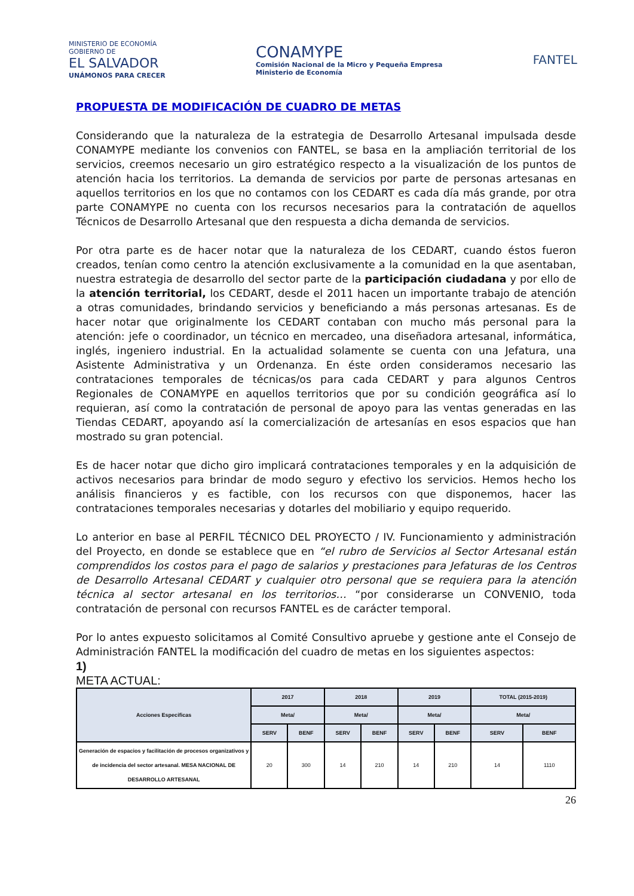MINISTERIO DE ECONOMÍA
GOBIERNO DE
EL SALVADOR
UNÁMONOS PARA CRECER
CONAMYPE
Comisión Nacional de la Micro y Pequeña Empresa
Ministerio de Economía
FANTEL
PROPUESTA DE MODIFICACIÓN DE CUADRO DE METAS
Considerando que la naturaleza de la estrategia de Desarrollo Artesanal impulsada desde CONAMYPE mediante los convenios con FANTEL, se basa en la ampliación territorial de los servicios, creemos necesario un giro estratégico respecto a la visualización de los puntos de atención hacia los territorios. La demanda de servicios por parte de personas artesanas en aquellos territorios en los que no contamos con los CEDART es cada día más grande, por otra parte CONAMYPE no cuenta con los recursos necesarios para la contratación de aquellos Técnicos de Desarrollo Artesanal que den respuesta a dicha demanda de servicios.
Por otra parte es de hacer notar que la naturaleza de los CEDART, cuando éstos fueron creados, tenían como centro la atención exclusivamente a la comunidad en la que asentaban, nuestra estrategia de desarrollo del sector parte de la participación ciudadana y por ello de la atención territorial, los CEDART, desde el 2011 hacen un importante trabajo de atención a otras comunidades, brindando servicios y beneficiando a más personas artesanas. Es de hacer notar que originalmente los CEDART contaban con mucho más personal para la atención: jefe o coordinador, un técnico en mercadeo, una diseñadora artesanal, informática, inglés, ingeniero industrial. En la actualidad solamente se cuenta con una Jefatura, una Asistente Administrativa y un Ordenanza. En éste orden consideramos necesario las contrataciones temporales de técnicas/os para cada CEDART y para algunos Centros Regionales de CONAMYPE en aquellos territorios que por su condición geográfica así lo requieran, así como la contratación de personal de apoyo para las ventas generadas en las Tiendas CEDART, apoyando así la comercialización de artesanías en esos espacios que han mostrado su gran potencial.
Es de hacer notar que dicho giro implicará contrataciones temporales y en la adquisición de activos necesarios para brindar de modo seguro y efectivo los servicios. Hemos hecho los análisis financieros y es factible, con los recursos con que disponemos, hacer las contrataciones temporales necesarias y dotarles del mobiliario y equipo requerido.
Lo anterior en base al PERFIL TÉCNICO DEL PROYECTO / IV. Funcionamiento y administración del Proyecto, en donde se establece que en “el rubro de Servicios al Sector Artesanal están comprendidos los costos para el pago de salarios y prestaciones para Jefaturas de los Centros de Desarrollo Artesanal CEDART y cualquier otro personal que se requiera para la atención técnica al sector artesanal en los territorios… “por considerarse un CONVENIO, toda contratación de personal con recursos FANTEL es de carácter temporal.
Por lo antes expuesto solicitamos al Comité Consultivo apruebe y gestione ante el Consejo de Administración FANTEL la modificación del cuadro de metas en los siguientes aspectos:
1)
META ACTUAL:
| Acciones Especificas | 2017 | | 2018 | | 2019 | | TOTAL (2015-2019) | |
| --- | --- | --- | --- | --- | --- | --- | --- | --- |
| | Meta/ | | Meta/ | | Meta/ | | Meta/ | |
| | SERV | BENF | SERV | BENF | SERV | BENF | SERV | BENF |
| Generación de espacios y facilitación de procesos organizativos y de incidencia del sector artesanal. MESA NACIONAL DE DESARROLLO ARTESANAL | 20 | 300 | 14 | 210 | 14 | 210 | 14 | 1110 |
26